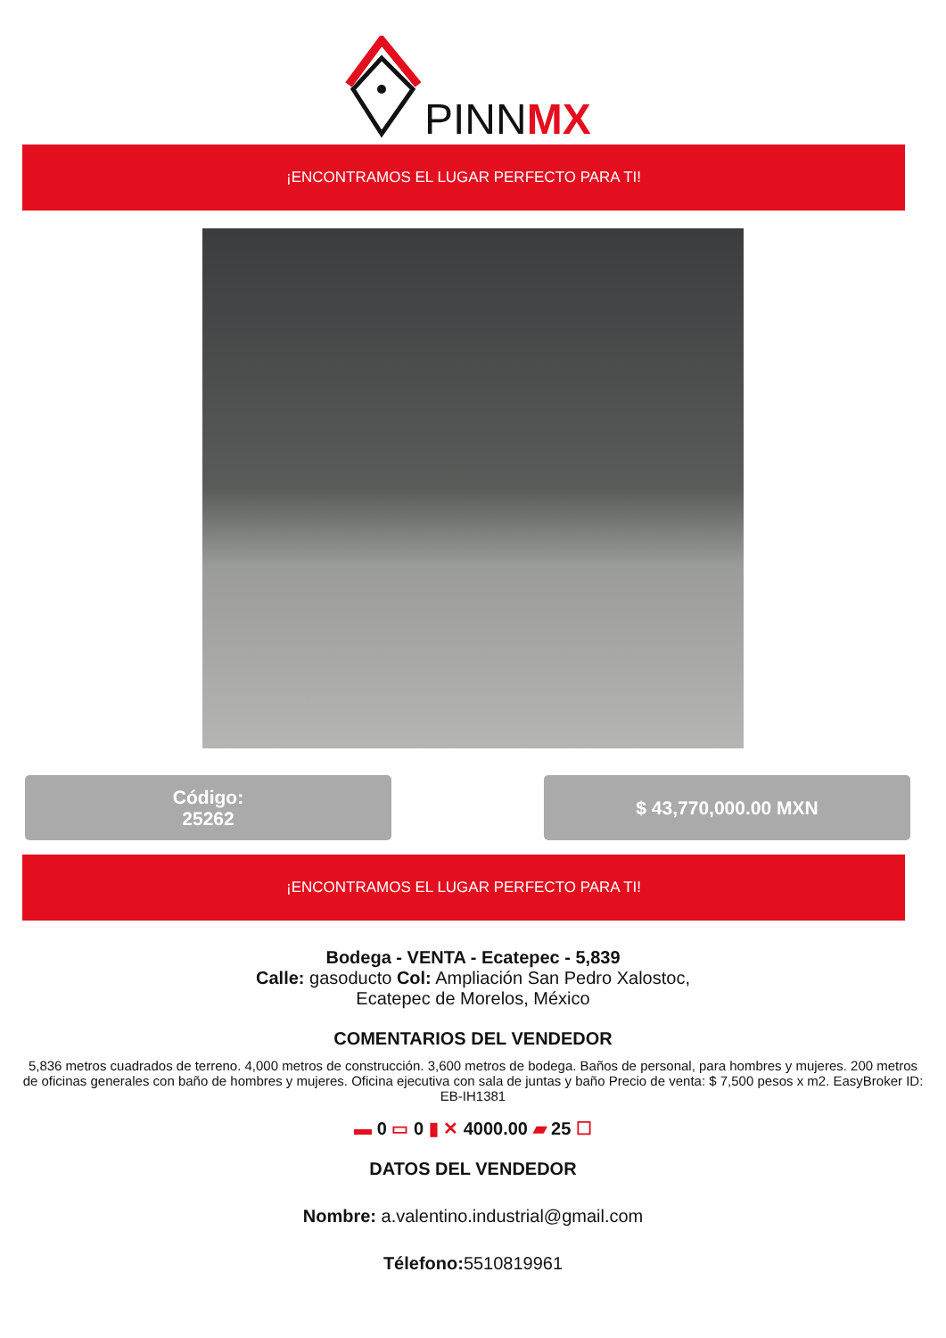PINNMX
¡ENCONTRAMOS EL LUGAR PERFECTO PARA TI!
Código:
25262
$ 43,770,000.00 MXN
¡ENCONTRAMOS EL LUGAR PERFECTO PARA TI!
Bodega - VENTA - Ecatepec - 5,839
Calle: gasoducto Col: Ampliación San Pedro Xalostoc,
Ecatepec de Morelos, México
COMENTARIOS DEL VENDEDOR
5,836 metros cuadrados de terreno. 4,000 metros de construcción. 3,600 metros de bodega. Baños de personal, para hombres y mujeres. 200 metros de oficinas generales con baño de hombres y mujeres. Oficina ejecutiva con sala de juntas y baño Precio de venta: $ 7,500 pesos x m2. EasyBroker ID: EB-IH1381
▬ 0 ▭ 0 ▮ ✕ 4000.00 ▰ 25 ☐
DATOS DEL VENDEDOR
Nombre: a.valentino.industrial@gmail.com
Télefono: 5510819961